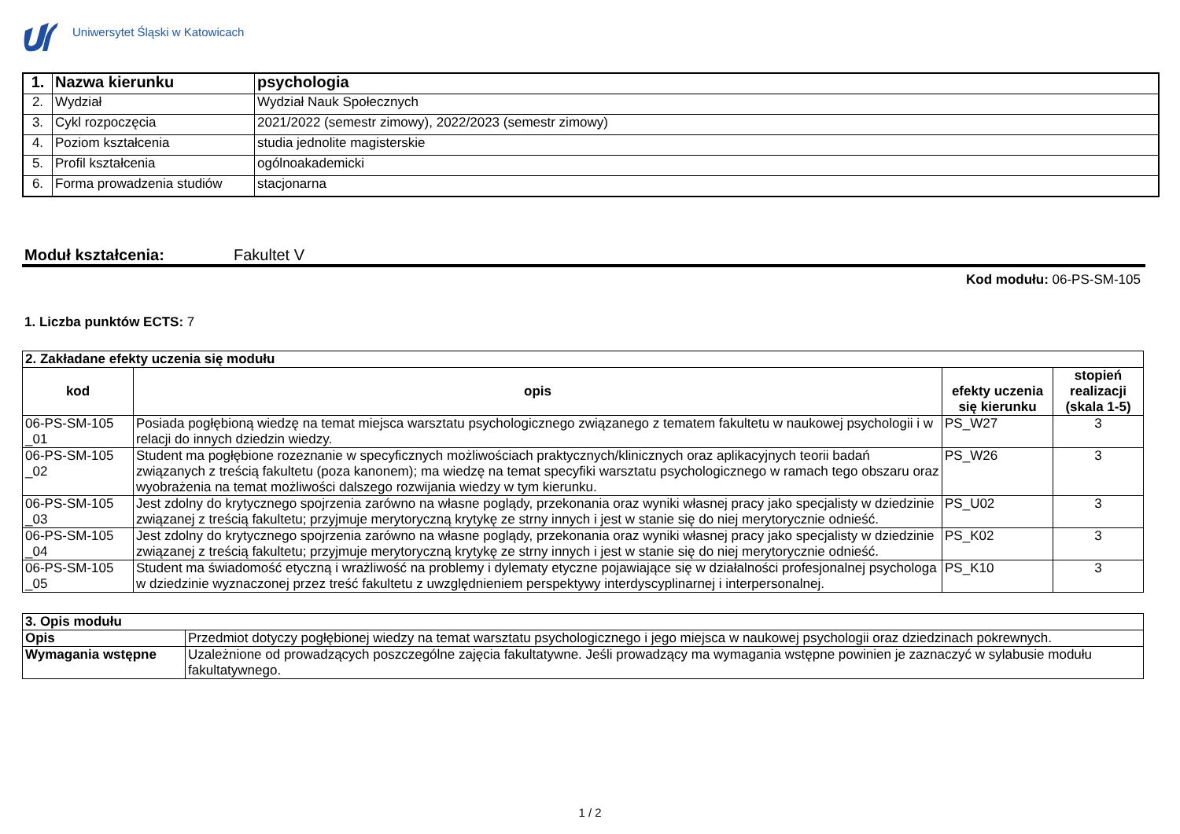Uniwersytet Śląski w Katowicach
| 1. | Nazwa kierunku | psychologia |
| 2. | Wydział | Wydział Nauk Społecznych |
| 3. | Cykl rozpoczęcia | 2021/2022 (semestr zimowy), 2022/2023 (semestr zimowy) |
| 4. | Poziom kształcenia | studia jednolite magisterskie |
| 5. | Profil kształcenia | ogólnoakademicki |
| 6. | Forma prowadzenia studiów | stacjonarna |
Moduł kształcenia: Fakultet V
Kod modułu: 06-PS-SM-105
1. Liczba punktów ECTS: 7
| 2. Zakładane efekty uczenia się modułu | | | |
| --- | --- | --- | --- |
| kod | opis | efekty uczenia się kierunku | stopień realizacji (skala 1-5) |
| 06-PS-SM-105 _01 | Posiada pogłębioną wiedzę na temat miejsca warsztatu psychologicznego związanego z tematem fakultetu w naukowej psychologii i w relacji do innych dziedzin wiedzy. | PS_W27 | 3 |
| 06-PS-SM-105 _02 | Student ma pogłębione rozeznanie w specyficznych możliwościach praktycznych/klinicznych oraz aplikacyjnych teorii badań związanych z treścią fakultetu (poza kanonem); ma wiedzę na temat specyfiki warsztatu psychologicznego w ramach tego obszaru oraz wyobrażenia na temat możliwości dalszego rozwijania wiedzy w tym kierunku. | PS_W26 | 3 |
| 06-PS-SM-105 _03 | Jest zdolny do krytycznego spojrzenia zarówno na własne poglądy, przekonania oraz wyniki własnej pracy jako specjalisty w dziedzinie związanej z treścią fakultetu; przyjmuje merytoryczną krytykę ze strny innych i jest w stanie się do niej merytorycznie odnieść. | PS_U02 | 3 |
| 06-PS-SM-105 _04 | Jest zdolny do krytycznego spojrzenia zarówno na własne poglądy, przekonania oraz wyniki własnej pracy jako specjalisty w dziedzinie związanej z treścią fakultetu; przyjmuje merytoryczną krytykę ze strny innych i jest w stanie się do niej merytorycznie odnieść. | PS_K02 | 3 |
| 06-PS-SM-105 _05 | Student ma świadomość etyczną i wrażliwość na problemy i dylematy etyczne pojawiające się w działalności profesjonalnej psychologa w dziedzinie wyznaczonej przez treść fakultetu z uwzględnieniem perspektywy interdyscyplinarnej i interpersonalnej. | PS_K10 | 3 |
| 3. Opis modułu | |
| --- | --- |
| Opis | Przedmiot dotyczy pogłębionej wiedzy na temat warsztatu psychologicznego i jego miejsca w naukowej psychologii oraz dziedzinach pokrewnych. |
| Wymagania wstępne | Uzależnione od prowadzących poszczególne zajęcia fakultatywne. Jeśli prowadzący ma wymagania wstępne powinien je zaznaczyć w sylabusie modułu fakultatywnego. |
1 / 2